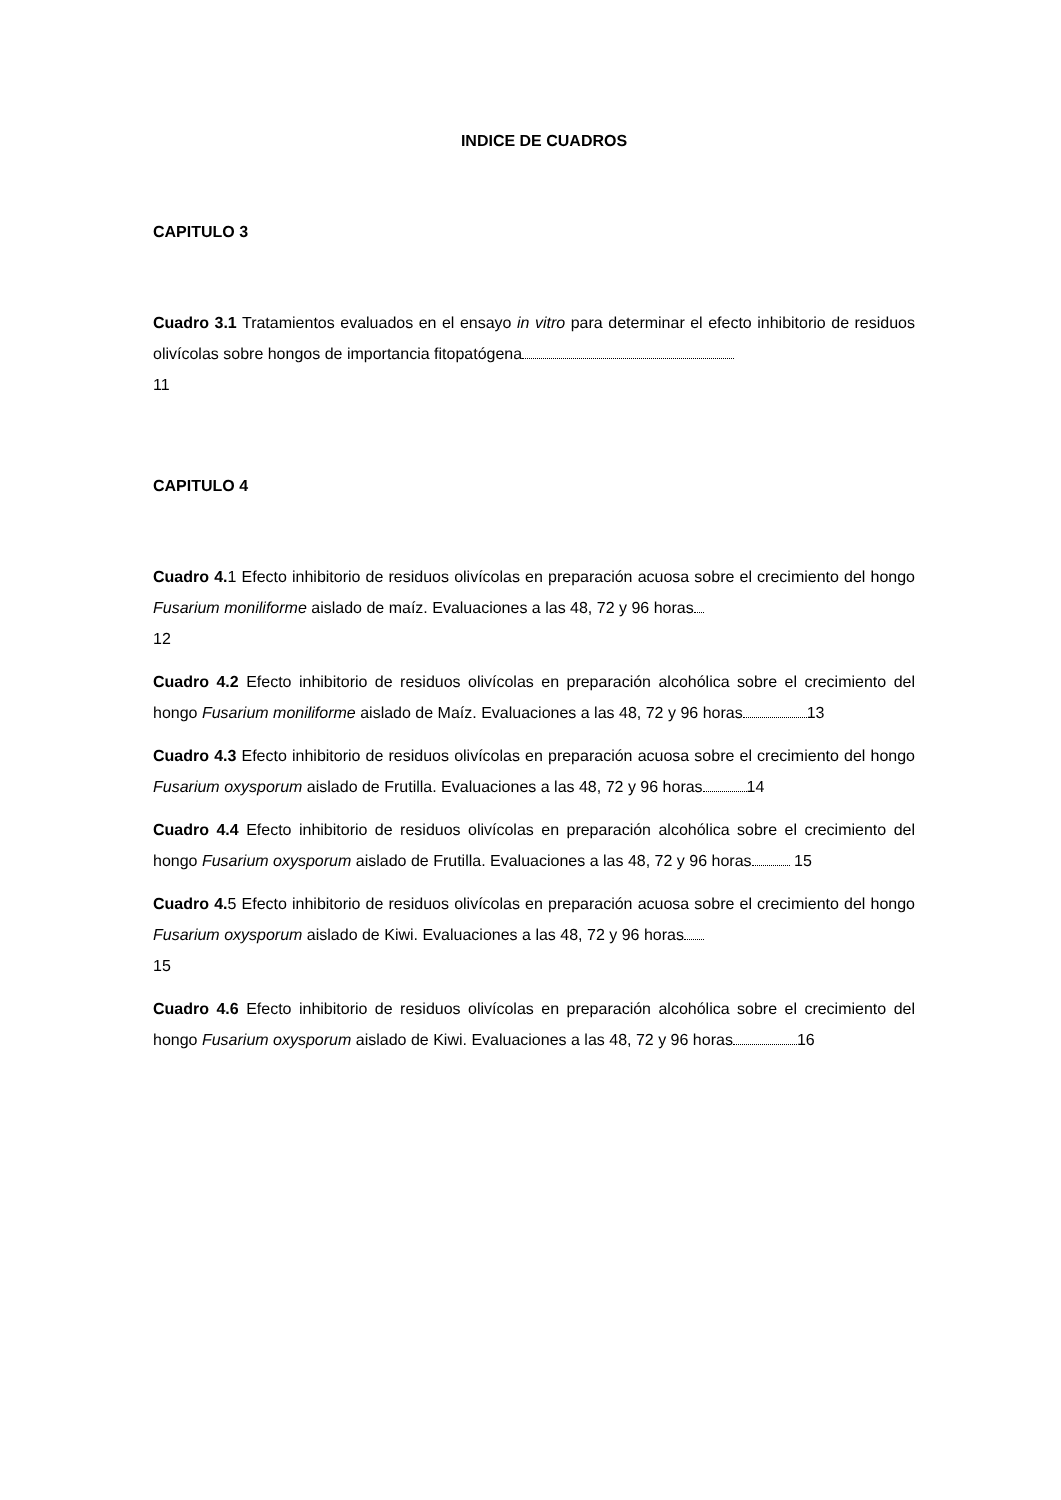INDICE DE CUADROS
CAPITULO 3
Cuadro 3.1 Tratamientos evaluados en el ensayo in vitro para determinar el efecto inhibitorio de residuos olivícolas sobre hongos de importancia fitopatógena
11
CAPITULO 4
Cuadro 4. 1 Efecto inhibitorio de residuos olivícolas en preparación acuosa sobre el crecimiento del hongo Fusarium moniliforme aislado de maíz. Evaluaciones a las 48, 72 y 96 horas
12
Cuadro 4.2 Efecto inhibitorio de residuos olivícolas en preparación alcohólica sobre el crecimiento del hongo Fusarium moniliforme aislado de Maíz. Evaluaciones a las 48, 72 y 96 horas 13
Cuadro 4.3 Efecto inhibitorio de residuos olivícolas en preparación acuosa sobre el crecimiento del hongo Fusarium oxysporum aislado de Frutilla. Evaluaciones a las 48, 72 y 96 horas 14
Cuadro 4.4 Efecto inhibitorio de residuos olivícolas en preparación alcohólica sobre el crecimiento del hongo Fusarium oxysporum aislado de Frutilla. Evaluaciones a las 48, 72 y 96 horas 15
Cuadro 4. 5 Efecto inhibitorio de residuos olivícolas en preparación acuosa sobre el crecimiento del hongo Fusarium oxysporum aislado de Kiwi. Evaluaciones a las 48, 72 y 96 horas
15
Cuadro 4.6 Efecto inhibitorio de residuos olivícolas en preparación alcohólica sobre el crecimiento del hongo Fusarium oxysporum aislado de Kiwi. Evaluaciones a las 48, 72 y 96 horas 16